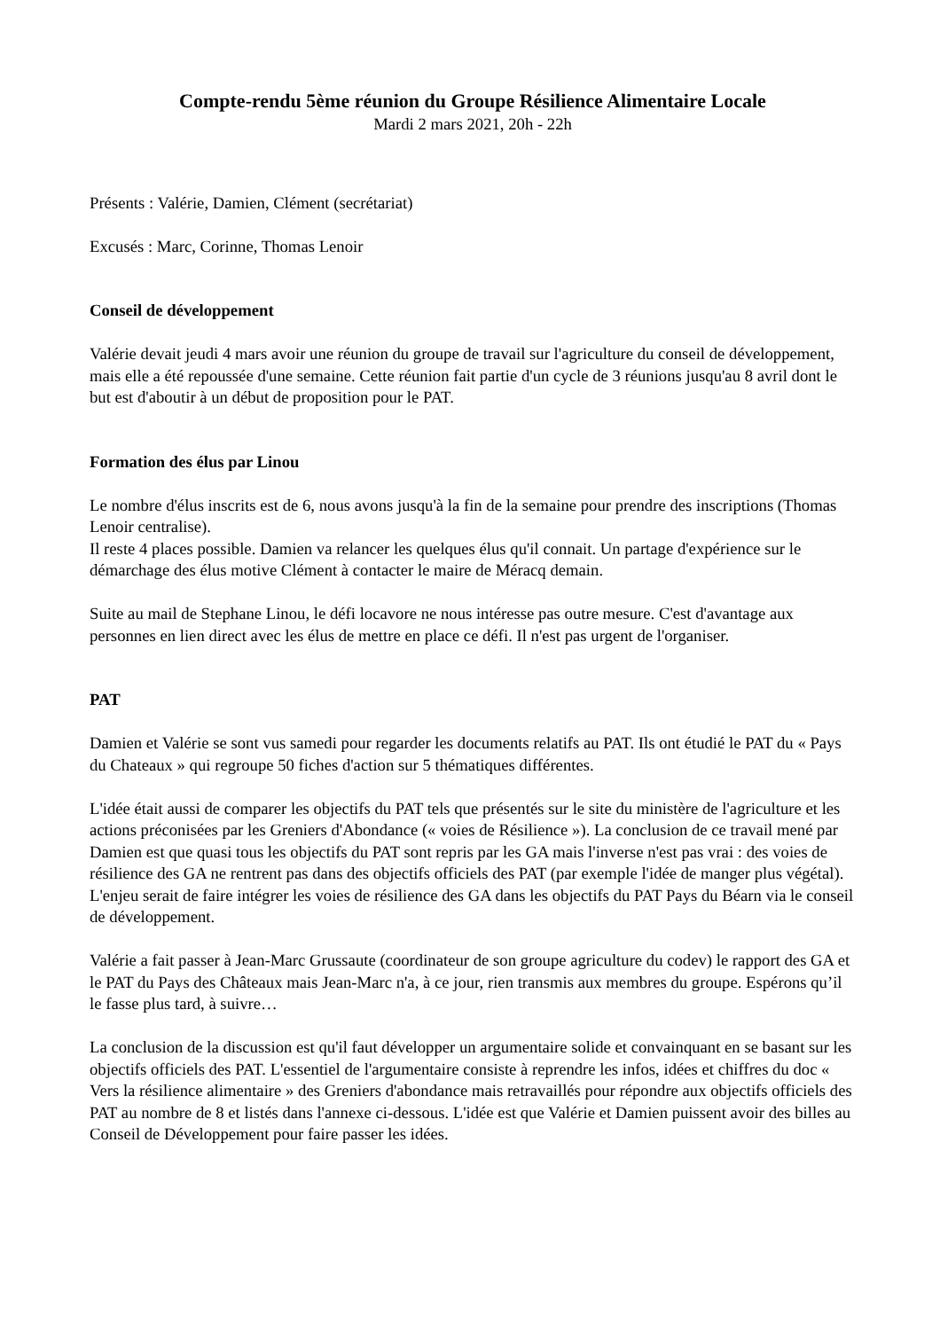Compte-rendu 5ème réunion du Groupe Résilience Alimentaire Locale
Mardi 2 mars 2021, 20h - 22h
Présents : Valérie, Damien, Clément (secrétariat)
Excusés : Marc, Corinne, Thomas Lenoir
Conseil de développement
Valérie devait jeudi 4 mars avoir une réunion du groupe de travail sur l'agriculture du conseil de développement, mais elle a été repoussée d'une semaine. Cette réunion fait partie d'un cycle de 3 réunions jusqu'au 8 avril dont le but est d'aboutir à un début de proposition pour le PAT.
Formation des élus par Linou
Le nombre d'élus inscrits est de 6, nous avons jusqu'à la fin de la semaine pour prendre des inscriptions (Thomas Lenoir centralise).
Il reste 4 places possible. Damien va relancer les quelques élus qu'il connait. Un partage d'expérience sur le démarchage des élus motive Clément à contacter le maire de Méracq demain.
Suite au mail de Stephane Linou, le défi locavore ne nous intéresse pas outre mesure. C'est d'avantage aux personnes en lien direct avec les élus de mettre en place ce défi. Il n'est pas urgent de l'organiser.
PAT
Damien et Valérie se sont vus samedi pour regarder les documents relatifs au PAT. Ils ont étudié le PAT du « Pays du Chateaux » qui regroupe 50 fiches d'action sur 5 thématiques différentes.
L'idée était aussi de comparer les objectifs du PAT tels que présentés sur le site du ministère de l'agriculture et les actions préconisées par les Greniers d'Abondance (« voies de Résilience »). La conclusion de ce travail mené par Damien est que quasi tous les objectifs du PAT sont repris par les GA mais l'inverse n'est pas vrai : des voies de résilience des GA ne rentrent pas dans des objectifs officiels des PAT (par exemple l'idée de manger plus végétal). L'enjeu serait de faire intégrer les voies de résilience des GA dans les objectifs du PAT Pays du Béarn via le conseil de développement.
Valérie a fait passer à Jean-Marc Grussaute (coordinateur de son groupe agriculture du codev) le rapport des GA et le PAT du Pays des Châteaux mais Jean-Marc n'a, à ce jour, rien transmis aux membres du groupe. Espérons qu’il le fasse plus tard, à suivre…
La conclusion de la discussion est qu'il faut développer un argumentaire solide et convainquant en se basant sur les objectifs officiels des PAT. L'essentiel de l'argumentaire consiste à reprendre les infos, idées et chiffres du doc « Vers la résilience alimentaire » des Greniers d'abondance mais retravaillés pour répondre aux objectifs officiels des PAT au nombre de 8 et listés dans l'annexe ci-dessous. L'idée est que Valérie et Damien puissent avoir des billes au Conseil de Développement pour faire passer les idées.